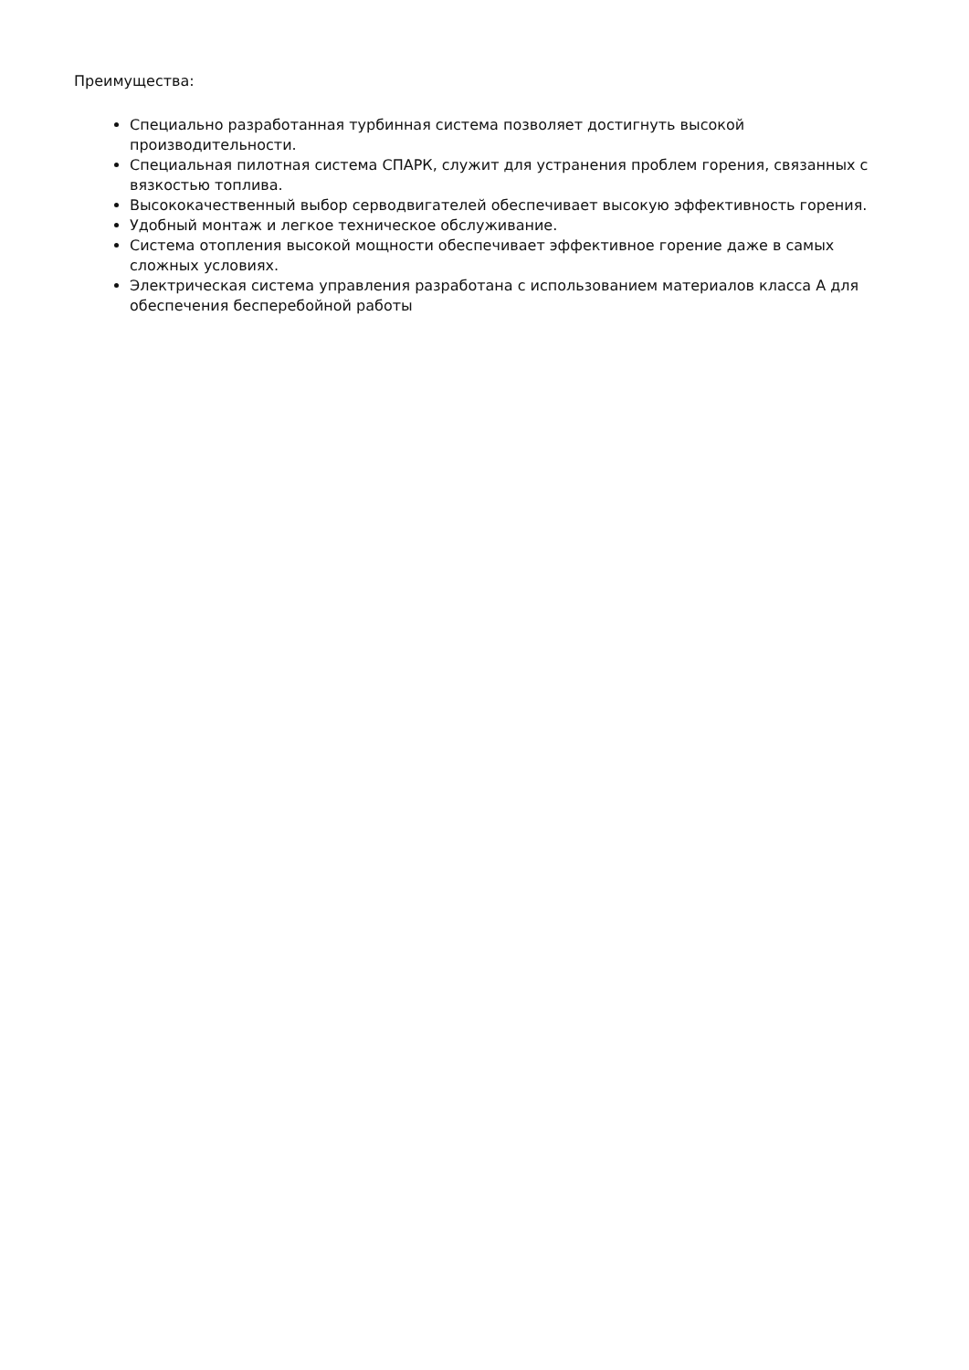Преимущества:
Специально разработанная турбинная система позволяет достигнуть высокой производительности.
Специальная пилотная система СПАРК, служит для устранения проблем горения, связанных с вязкостью топлива.
Высококачественный выбор серводвигателей обеспечивает высокую эффективность горения.
Удобный монтаж и легкое техническое обслуживание.
Система отопления высокой мощности обеспечивает эффективное горение даже в самых сложных условиях.
Электрическая система управления разработана с использованием материалов класса А для обеспечения бесперебойной работы